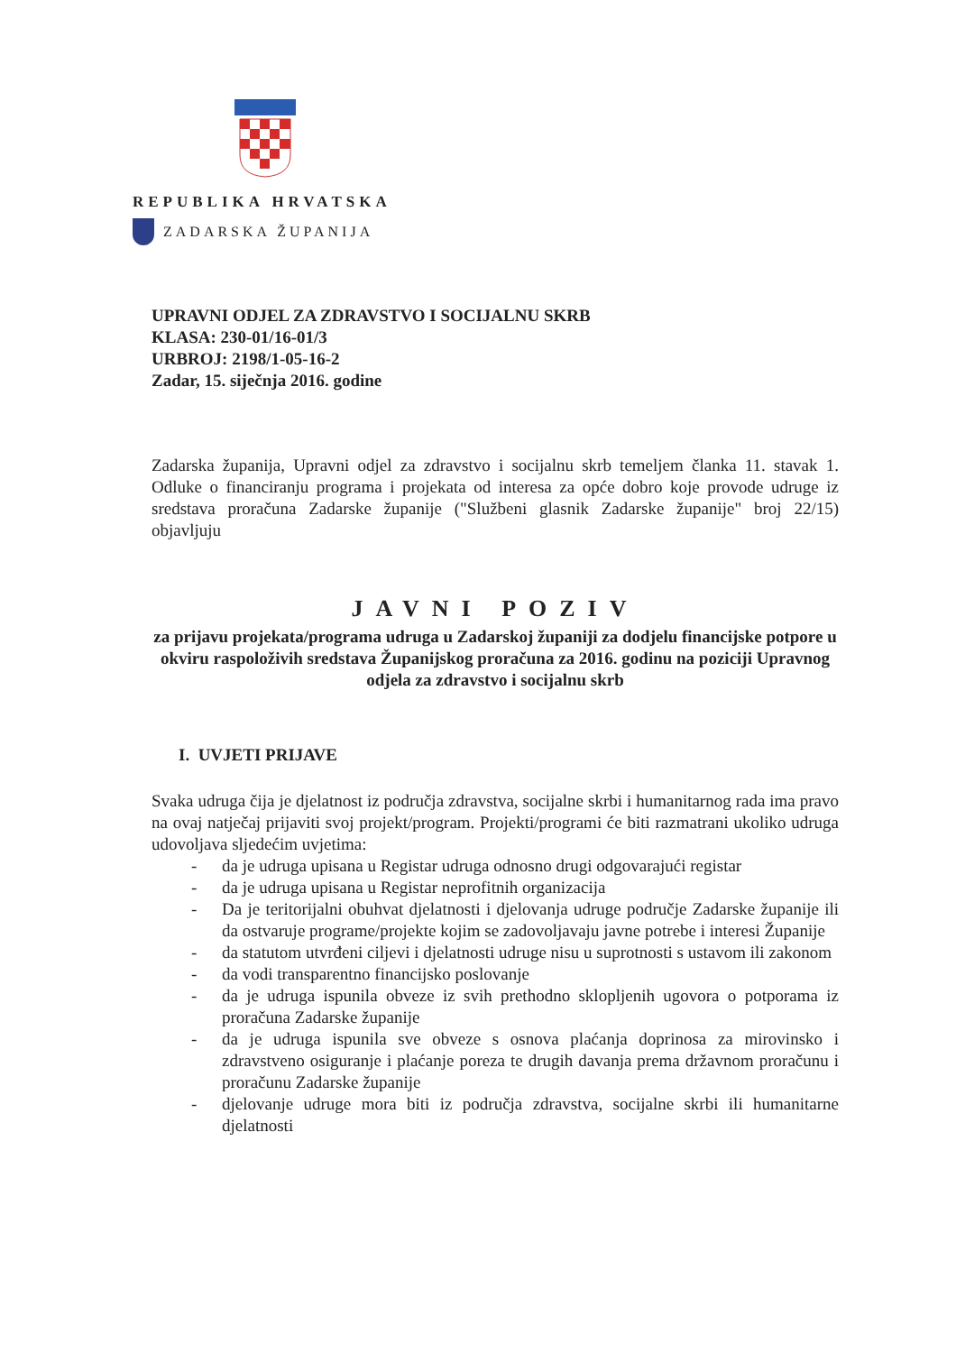REPUBLIKA HRVATSKA
ZADARSKA ŽUPANIJA
UPRAVNI ODJEL ZA ZDRAVSTVO I SOCIJALNU SKRB
KLASA: 230-01/16-01/3
URBROJ: 2198/1-05-16-2
Zadar, 15. siječnja 2016. godine
Zadarska županija, Upravni odjel za zdravstvo i socijalnu skrb temeljem članka 11. stavak 1. Odluke o financiranju programa i projekata od interesa za opće dobro koje provode udruge iz sredstava proračuna Zadarske županije ("Službeni glasnik Zadarske županije" broj 22/15) objavljuju
JAVNI POZIV
za prijavu projekata/programa udruga u Zadarskoj županiji za dodjelu financijske potpore u okviru raspoloživih sredstava Županijskog proračuna za 2016. godinu na poziciji Upravnog odjela za zdravstvo i socijalnu skrb
I. UVJETI PRIJAVE
Svaka udruga čija je djelatnost iz područja zdravstva, socijalne skrbi i humanitarnog rada ima pravo na ovaj natječaj prijaviti svoj projekt/program. Projekti/programi će biti razmatrani ukoliko udruga udovoljava sljedećim uvjetima:
- da je udruga upisana u Registar udruga odnosno drugi odgovarajući registar
- da je udruga upisana u Registar neprofitnih organizacija
- Da je teritorijalni obuhvat djelatnosti i djelovanja udruge područje Zadarske županije ili da ostvaruje programe/projekte kojim se zadovoljavaju javne potrebe i interesi Županije
- da statutom utvrđeni ciljevi i djelatnosti udruge nisu u suprotnosti s ustavom ili zakonom
- da vodi transparentno financijsko poslovanje
- da je udruga ispunila obveze iz svih prethodno sklopljenih ugovora o potporama iz proračuna Zadarske županije
- da je udruga ispunila sve obveze s osnova plaćanja doprinosa za mirovinsko i zdravstveno osiguranje i plaćanje poreza te drugih davanja prema državnom proračunu i proračunu Zadarske županije
- djelovanje udruge mora biti iz područja zdravstva, socijalne skrbi ili humanitarne djelatnosti